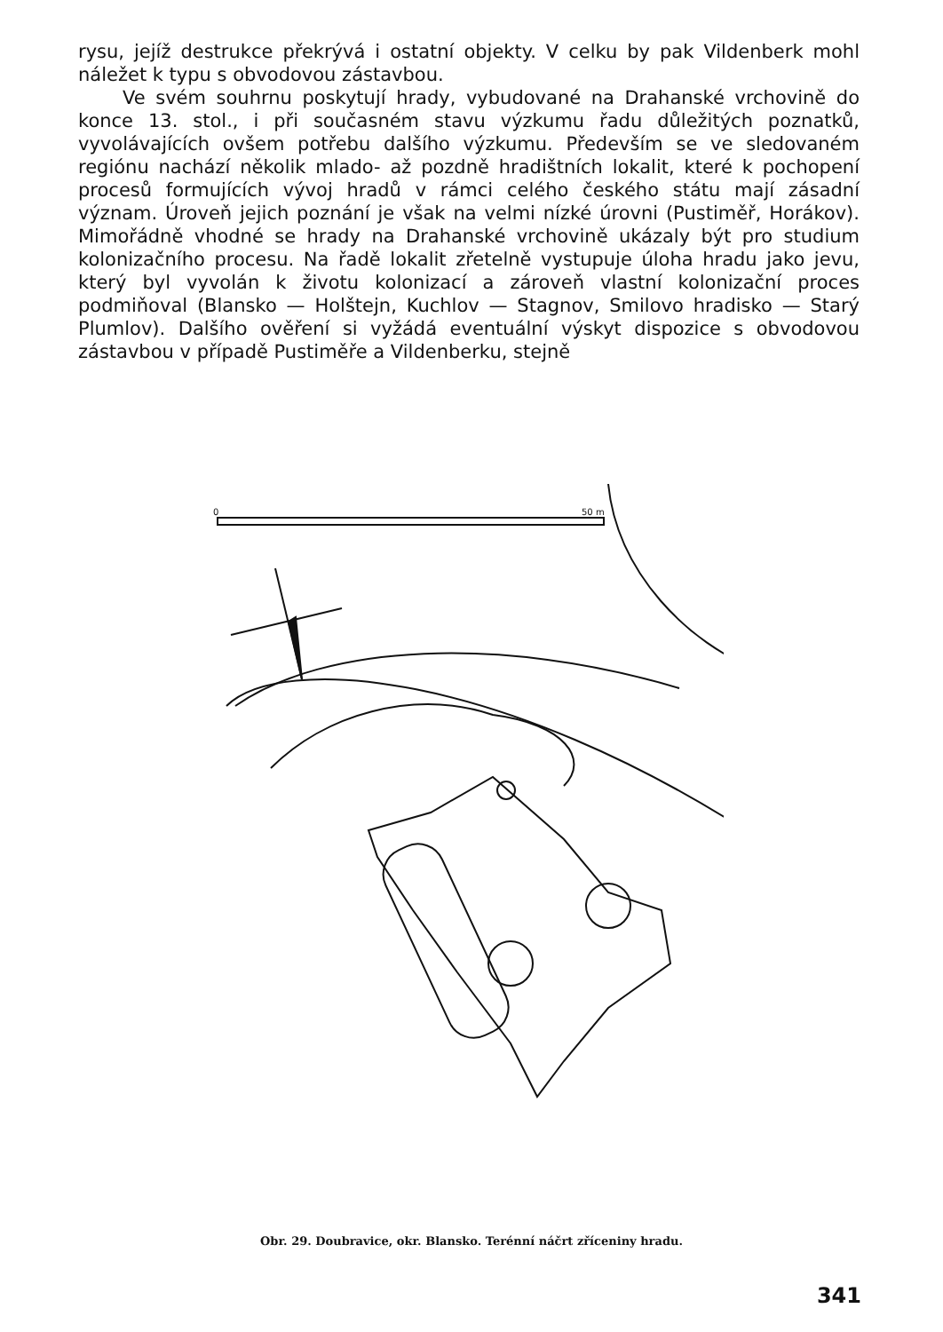rysu, jejíž destrukce překrývá i ostatní objekty. V celku by pak Vildenberk mohl náležet k typu s obvodovou zástavbou.
Ve svém souhrnu poskytují hrady, vybudované na Drahanské vrchovině do konce 13. stol., i při současném stavu výzkumu řadu důležitých poznatků, vyvolávajících ovšem potřebu dalšího výzkumu. Především se ve sledovaném regiónu nachází několik mlado- až pozdně hradištních lokalit, které k pochopení procesů formujících vývoj hradů v rámci celého českého státu mají zásadní význam. Úroveň jejich poznání je však na velmi nízké úrovni (Pustiměř, Horákov). Mimořádně vhodné se hrady na Drahanské vrchovině ukázaly být pro studium kolonizačního procesu. Na řadě lokalit zřetelně vystupuje úloha hradu jako jevu, který byl vyvolán k životu kolonizací a zároveň vlastní kolonizační proces podmiňoval (Blansko — Holštejn, Kuchlov — Stagnov, Smilovo hradisko — Starý Plumlov). Dalšího ověření si vyžádá eventuální výskyt dispozice s obvodovou zástavbou v případě Pustiměře a Vildenberku, stejně
0
50 m
Obr. 29. Doubravice, okr. Blansko. Terénní náčrt zříceniny hradu.
341